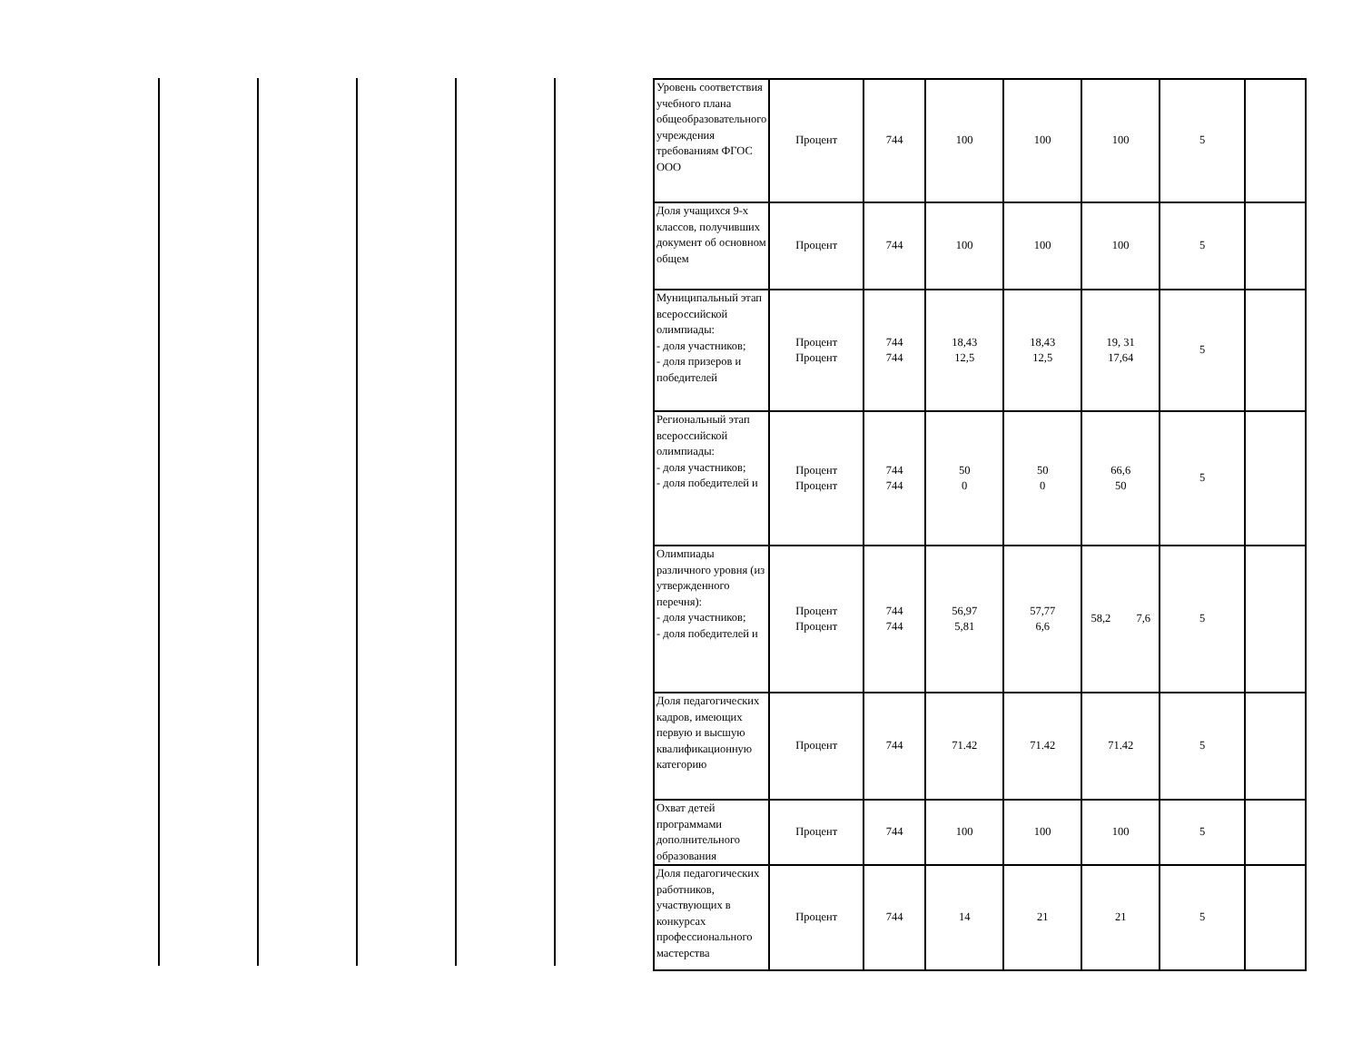| Уровень соответствия учебного плана общеобразовательного учреждения требованиям ФГОС ООО | Процент | 744 | 100 | 100 | 100 | 5 | |
| Доля учащихся 9-х классов, получивших документ об основном общем | Процент | 744 | 100 | 100 | 100 | 5 | |
| Муниципальный этап всероссийской олимпиады: - доля участников; - доля призеров и победителей | Процент Процент | 744 744 | 18,43 12,5 | 18,43 12,5 | 19, 31 17,64 | 5 | |
| Региональный этап всероссийской олимпиады: - доля участников; - доля победителей и | Процент Процент | 744 744 | 50 0 | 50 0 | 66,6 50 | 5 | |
| Олимпиады различного уровня (из утвержденного перечня): - доля участников; - доля победителей и | Процент Процент | 744 744 | 56,97 5,81 | 57,77 6,6 | 58,2 7,6 | 5 | |
| Доля педагогических кадров, имеющих первую и высшую квалификационную категорию | Процент | 744 | 71.42 | 71.42 | 71.42 | 5 | |
| Охват детей программами дополнительного образования | Процент | 744 | 100 | 100 | 100 | 5 | |
| Доля педагогических работников, участвующих в конкурсах профессионального мастерства | Процент | 744 | 14 | 21 | 21 | 5 | |